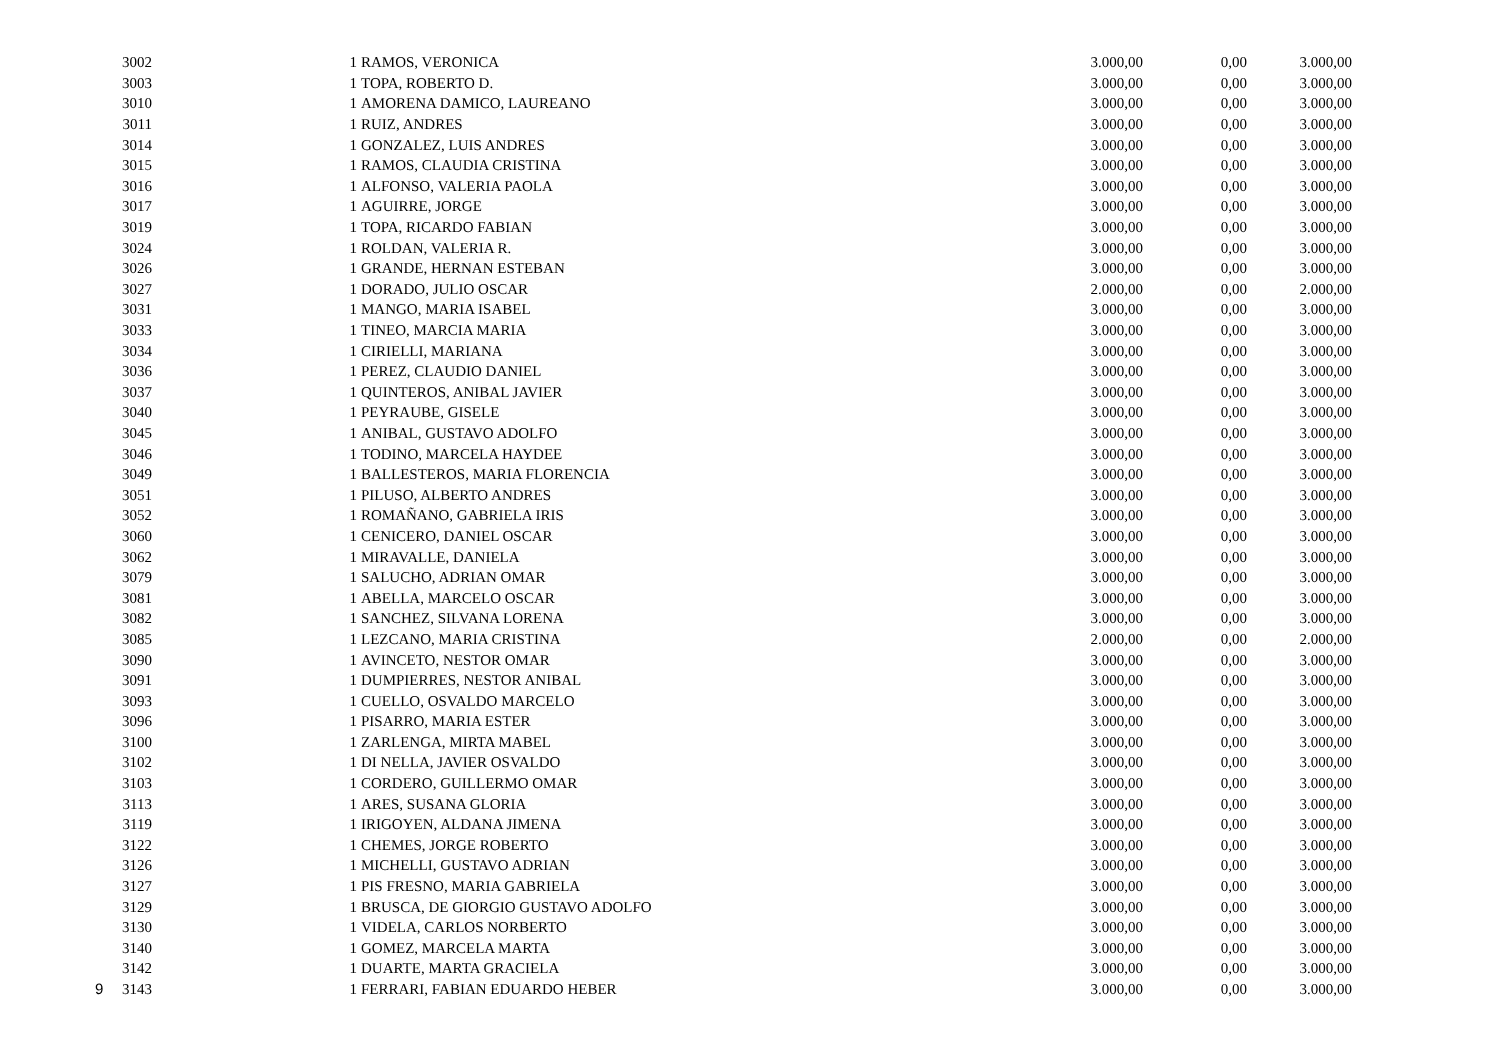| | 3002 | 1 | RAMOS, VERONICA | 3.000,00 | 0,00 | 3.000,00 |
| | 3003 | 1 | TOPA, ROBERTO D. | 3.000,00 | 0,00 | 3.000,00 |
| | 3010 | 1 | AMORENA DAMICO, LAUREANO | 3.000,00 | 0,00 | 3.000,00 |
| | 3011 | 1 | RUIZ, ANDRES | 3.000,00 | 0,00 | 3.000,00 |
| | 3014 | 1 | GONZALEZ, LUIS ANDRES | 3.000,00 | 0,00 | 3.000,00 |
| | 3015 | 1 | RAMOS, CLAUDIA CRISTINA | 3.000,00 | 0,00 | 3.000,00 |
| | 3016 | 1 | ALFONSO, VALERIA PAOLA | 3.000,00 | 0,00 | 3.000,00 |
| | 3017 | 1 | AGUIRRE, JORGE | 3.000,00 | 0,00 | 3.000,00 |
| | 3019 | 1 | TOPA, RICARDO FABIAN | 3.000,00 | 0,00 | 3.000,00 |
| | 3024 | 1 | ROLDAN, VALERIA R. | 3.000,00 | 0,00 | 3.000,00 |
| | 3026 | 1 | GRANDE, HERNAN ESTEBAN | 3.000,00 | 0,00 | 3.000,00 |
| | 3027 | 1 | DORADO, JULIO OSCAR | 2.000,00 | 0,00 | 2.000,00 |
| | 3031 | 1 | MANGO, MARIA ISABEL | 3.000,00 | 0,00 | 3.000,00 |
| | 3033 | 1 | TINEO, MARCIA MARIA | 3.000,00 | 0,00 | 3.000,00 |
| | 3034 | 1 | CIRIELLI, MARIANA | 3.000,00 | 0,00 | 3.000,00 |
| | 3036 | 1 | PEREZ, CLAUDIO DANIEL | 3.000,00 | 0,00 | 3.000,00 |
| | 3037 | 1 | QUINTEROS, ANIBAL JAVIER | 3.000,00 | 0,00 | 3.000,00 |
| | 3040 | 1 | PEYRAUBE, GISELE | 3.000,00 | 0,00 | 3.000,00 |
| | 3045 | 1 | ANIBAL, GUSTAVO ADOLFO | 3.000,00 | 0,00 | 3.000,00 |
| | 3046 | 1 | TODINO, MARCELA HAYDEE | 3.000,00 | 0,00 | 3.000,00 |
| | 3049 | 1 | BALLESTEROS, MARIA FLORENCIA | 3.000,00 | 0,00 | 3.000,00 |
| | 3051 | 1 | PILUSO, ALBERTO ANDRES | 3.000,00 | 0,00 | 3.000,00 |
| | 3052 | 1 | ROMAÑANO, GABRIELA IRIS | 3.000,00 | 0,00 | 3.000,00 |
| | 3060 | 1 | CENICERO, DANIEL OSCAR | 3.000,00 | 0,00 | 3.000,00 |
| | 3062 | 1 | MIRAVALLE, DANIELA | 3.000,00 | 0,00 | 3.000,00 |
| | 3079 | 1 | SALUCHO, ADRIAN OMAR | 3.000,00 | 0,00 | 3.000,00 |
| | 3081 | 1 | ABELLA, MARCELO OSCAR | 3.000,00 | 0,00 | 3.000,00 |
| | 3082 | 1 | SANCHEZ, SILVANA LORENA | 3.000,00 | 0,00 | 3.000,00 |
| | 3085 | 1 | LEZCANO, MARIA CRISTINA | 2.000,00 | 0,00 | 2.000,00 |
| | 3090 | 1 | AVINCETO, NESTOR OMAR | 3.000,00 | 0,00 | 3.000,00 |
| | 3091 | 1 | DUMPIERRES, NESTOR ANIBAL | 3.000,00 | 0,00 | 3.000,00 |
| | 3093 | 1 | CUELLO, OSVALDO MARCELO | 3.000,00 | 0,00 | 3.000,00 |
| | 3096 | 1 | PISARRO, MARIA ESTER | 3.000,00 | 0,00 | 3.000,00 |
| | 3100 | 1 | ZARLENGA, MIRTA MABEL | 3.000,00 | 0,00 | 3.000,00 |
| | 3102 | 1 | DI NELLA, JAVIER OSVALDO | 3.000,00 | 0,00 | 3.000,00 |
| | 3103 | 1 | CORDERO, GUILLERMO OMAR | 3.000,00 | 0,00 | 3.000,00 |
| | 3113 | 1 | ARES, SUSANA GLORIA | 3.000,00 | 0,00 | 3.000,00 |
| | 3119 | 1 | IRIGOYEN, ALDANA JIMENA | 3.000,00 | 0,00 | 3.000,00 |
| | 3122 | 1 | CHEMES, JORGE ROBERTO | 3.000,00 | 0,00 | 3.000,00 |
| | 3126 | 1 | MICHELLI, GUSTAVO ADRIAN | 3.000,00 | 0,00 | 3.000,00 |
| | 3127 | 1 | PIS FRESNO, MARIA GABRIELA | 3.000,00 | 0,00 | 3.000,00 |
| | 3129 | 1 | BRUSCA, DE GIORGIO GUSTAVO ADOLFO | 3.000,00 | 0,00 | 3.000,00 |
| | 3130 | 1 | VIDELA, CARLOS NORBERTO | 3.000,00 | 0,00 | 3.000,00 |
| | 3140 | 1 | GOMEZ, MARCELA MARTA | 3.000,00 | 0,00 | 3.000,00 |
| | 3142 | 1 | DUARTE, MARTA GRACIELA | 3.000,00 | 0,00 | 3.000,00 |
| 9 | 3143 | 1 | FERRARI, FABIAN EDUARDO HEBER | 3.000,00 | 0,00 | 3.000,00 |